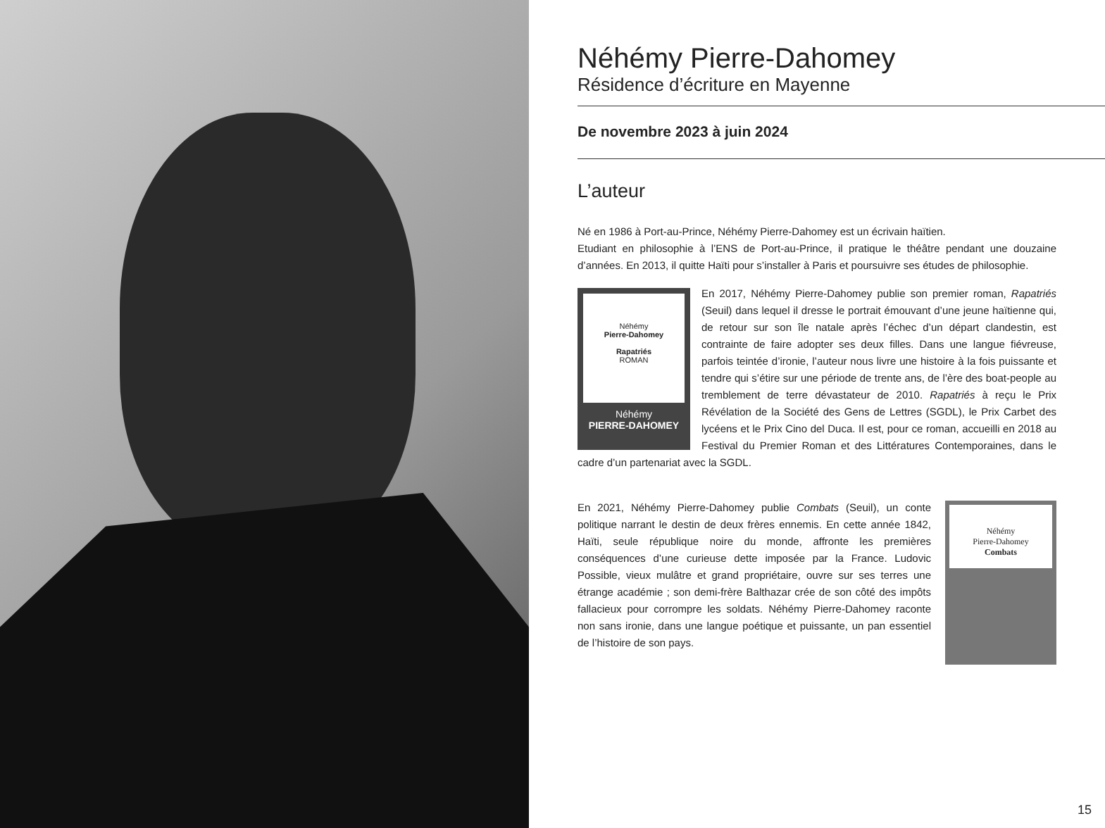Néhémy Pierre-Dahomey
Résidence d’écriture en Mayenne
De novembre 2023 à juin 2024
L’auteur
Né en 1986 à Port-au-Prince, Néhémy Pierre-Dahomey est un écrivain haïtien.
Etudiant en philosophie à l’ENS de Port-au-Prince, il pratique le théâtre pendant une douzaine d’années. En 2013, il quitte Haïti pour s’installer à Paris et poursuivre ses études de philosophie.
Néhémy
Pierre-Dahomey
Rapatriés
ROMAN
Néhémy
PIERRE-DAHOMEY
En 2017, Néhémy Pierre-Dahomey publie son premier roman, Rapatriés (Seuil) dans lequel il dresse le portrait émouvant d’une jeune haïtienne qui, de retour sur son île natale après l’échec d’un départ clandestin, est contrainte de faire adopter ses deux filles. Dans une langue fiévreuse, parfois teintée d’ironie, l’auteur nous livre une histoire à la fois puissante et tendre qui s’étire sur une période de trente ans, de l’ère des boat-people au tremblement de terre dévastateur de 2010. Rapatriés à reçu le Prix Révélation de la Société des Gens de Lettres (SGDL), le Prix Carbet des lycéens et le Prix Cino del Duca. Il est, pour ce roman, accueilli en 2018 au Festival du Premier Roman et des Littératures Contemporaines, dans le cadre d’un partenariat avec la SGDL.
Néhémy
Pierre-Dahomey
Combats
En 2021, Néhémy Pierre-Dahomey publie Combats (Seuil), un conte politique narrant le destin de deux frères ennemis. En cette année 1842, Haïti, seule république noire du monde, affronte les premières conséquences d’une curieuse dette imposée par la France. Ludovic Possible, vieux mulâtre et grand propriétaire, ouvre sur ses terres une étrange académie ; son demi-frère Balthazar crée de son côté des impôts fallacieux pour corrompre les soldats. Néhémy Pierre-Dahomey raconte non sans ironie, dans une langue poétique et puissante, un pan essentiel de l’histoire de son pays.
15